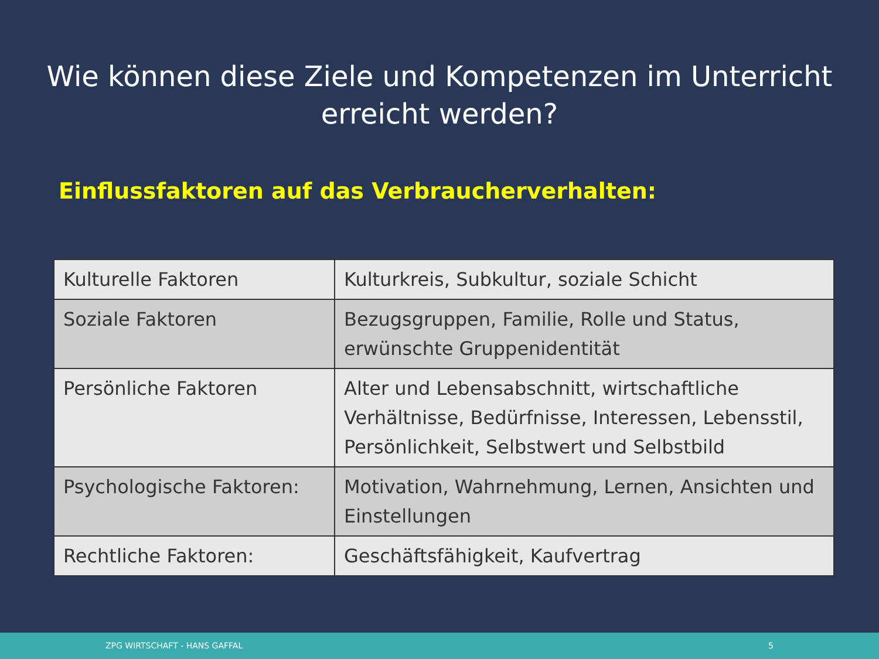Wie können diese Ziele und Kompetenzen im Unterricht
erreicht werden?
Einflussfaktoren auf das Verbraucherverhalten:
| Kulturelle Faktoren | Kulturkreis, Subkultur, soziale Schicht |
| Soziale Faktoren | Bezugsgruppen, Familie, Rolle und Status, erwünschte Gruppenidentität |
| Persönliche Faktoren | Alter und Lebensabschnitt, wirtschaftliche Verhältnisse, Bedürfnisse, Interessen, Lebensstil, Persönlichkeit, Selbstwert und Selbstbild |
| Psychologische Faktoren: | Motivation, Wahrnehmung, Lernen, Ansichten und Einstellungen |
| Rechtliche Faktoren: | Geschäftsfähigkeit, Kaufvertrag |
ZPG WIRTSCHAFT - HANS GAFFAL 5